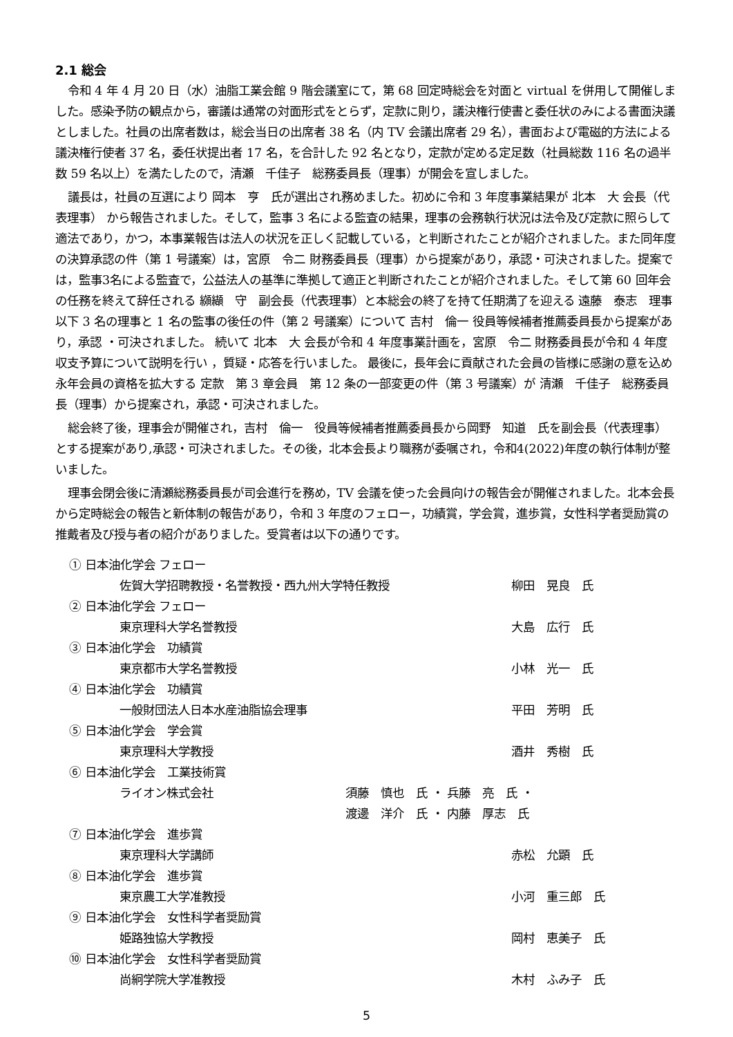2.1 総会
令和 4 年 4 月 20 日（水）油脂工業会館 9 階会議室にて，第 68 回定時総会を対面と virtual を併用して開催しました。感染予防の観点から，審議は通常の対面形式をとらず，定款に則り，議決権行使書と委任状のみによる書面決議としました。社員の出席者数は，総会当日の出席者 38 名（内 TV 会議出席者 29 名），書面および電磁的方法による議決権行使者 37 名，委任状提出者 17 名，を合計した 92 名となり，定款が定める定足数（社員総数 116 名の過半数 59 名以上）を満たしたので，清瀬　千佳子　総務委員長（理事）が開会を宣しました。
議長は，社員の互選により 岡本　亨　氏が選出され務めました。初めに令和 3 年度事業結果が 北本　大 会長（代表理事） から報告されました。そして，監事 3 名による監査の結果，理事の会務執行状況は法令及び定款に照らして適法であり，かつ，本事業報告は法人の状況を正しく記載している，と判断されたことが紹介されました。また同年度の決算承認の件（第 1 号議案）は，宮原　令二 財務委員長（理事）から提案があり，承認・可決されました。提案では，監事3名による監査で，公益法人の基準に準拠して適正と判断されたことが紹介されました。そして第 60 回年会の任務を終えて辞任される 纐纈　守　副会長（代表理事）と本総会の終了を持て任期満了を迎える 遠藤　泰志　理事 以下 3 名の理事と 1 名の監事の後任の件（第 2 号議案）について 吉村　倫一 役員等候補者推薦委員長から提案があり，承認 ・可決されました。 続いて 北本　大 会長が令和 4 年度事業計画を，宮原　令二 財務委員長が令和 4 年度収支予算について説明を行い ，質疑・応答を行いました。 最後に，長年会に貢献された会員の皆様に感謝の意を込め永年会員の資格を拡大する 定款　第 3 章会員　第 12 条の一部変更の件（第 3 号議案）が 清瀬　千佳子　総務委員長（理事）から提案され，承認・可決されました。
総会終了後，理事会が開催され，吉村　倫一　役員等候補者推薦委員長から岡野　知道　氏を副会長（代表理事）とする提案があり,承認・可決されました。その後，北本会長より職務が委嘱され，令和4(2022)年度の執行体制が整いました。
理事会閉会後に清瀬総務委員長が司会進行を務め，TV 会議を使った会員向けの報告会が開催されました。北本会長から定時総会の報告と新体制の報告があり，令和 3 年度のフェロー，功績賞，学会賞，進歩賞，女性科学者奨励賞の推戴者及び授与者の紹介がありました。受賞者は以下の通りです。
① 日本油化学会 フェロー
佐賀大学招聘教授・名誉教授・西九州大学特任教授 柳田　晃良　氏
② 日本油化学会 フェロー
東京理科大学名誉教授 大島　広行　氏
③ 日本油化学会　功績賞
東京都市大学名誉教授 小林　光一　氏
④ 日本油化学会　功績賞
一般財団法人日本水産油脂協会理事 平田　芳明　氏
⑤ 日本油化学会　学会賞
東京理科大学教授 酒井　秀樹　氏
⑥ 日本油化学会　工業技術賞
ライオン株式会社 須藤　慎也　氏 ・ 兵藤　亮　氏 ・
渡邊　洋介　氏 ・ 内藤　厚志　氏
⑦ 日本油化学会　進歩賞
東京理科大学講師 赤松　允顕　氏
⑧ 日本油化学会　進歩賞
東京農工大学准教授 小河　重三郎　氏
⑨ 日本油化学会　女性科学者奨励賞
姫路独協大学教授 岡村　恵美子　氏
⑩ 日本油化学会　女性科学者奨励賞
尚絅学院大学准教授 木村　ふみ子　氏
5